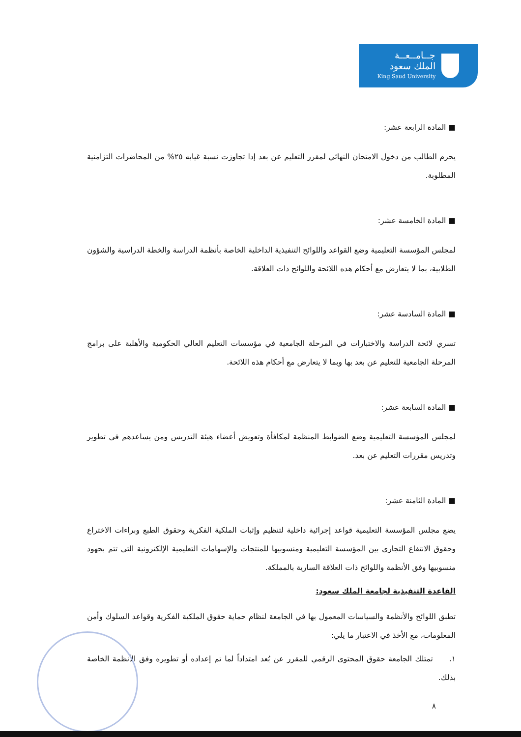جــامــعــة
الملك سعود
King Saud University
■ المادة الرابعة عشر:
يحرم الطالب من دخول الامتحان النهائي لمقرر التعليم عن بعد إذا تجاوزت نسبة غيابه ٢٥% من المحاضرات التزامنية المطلوبة.
■ المادة الخامسة عشر:
لمجلس المؤسسة التعليمية وضع القواعد واللوائح التنفيذية الداخلية الخاصة بأنظمة الدراسة والخطة الدراسية والشؤون الطلابية، بما لا يتعارض مع أحكام هذه اللائحة واللوائح ذات العلاقة.
■ المادة السادسة عشر:
تسري لائحة الدراسة والاختبارات في المرحلة الجامعية في مؤسسات التعليم العالي الحكومية والأهلية على برامج المرحلة الجامعية للتعليم عن بعد بها وبما لا يتعارض مع أحكام هذه اللائحة.
■ المادة السابعة عشر:
لمجلس المؤسسة التعليمية وضع الضوابط المنظمة لمكافأة وتعويض أعضاء هيئة التدريس ومن يساعدهم في تطوير وتدريس مقررات التعليم عن بعد.
■ المادة الثامنة عشر:
يضع مجلس المؤسسة التعليمية قواعد إجرائية داخلية لتنظيم وإثبات الملكية الفكرية وحقوق الطبع وبراءات الاختراع وحقوق الانتفاع التجاري بين المؤسسة التعليمية ومنسوبيها للمنتجات والإسهامات التعليمية الإلكترونية التي تتم بجهود منسوبيها وفق الأنظمة واللوائح ذات العلاقة السارية بالمملكة.
القاعدة التنفيذية لجامعة الملك سعود:
تطبق اللوائح والأنظمة والسياسات المعمول بها في الجامعة لنظام حماية حقوق الملكية الفكرية وقواعد السلوك وأمن المعلومات، مع الأخذ في الاعتبار ما يلي:
١. تمتلك الجامعة حقوق المحتوى الرقمي للمقرر عن بُعد امتداداً لما تم إعداده أو تطويره وفق الأنظمة الخاصة بذلك.
٨